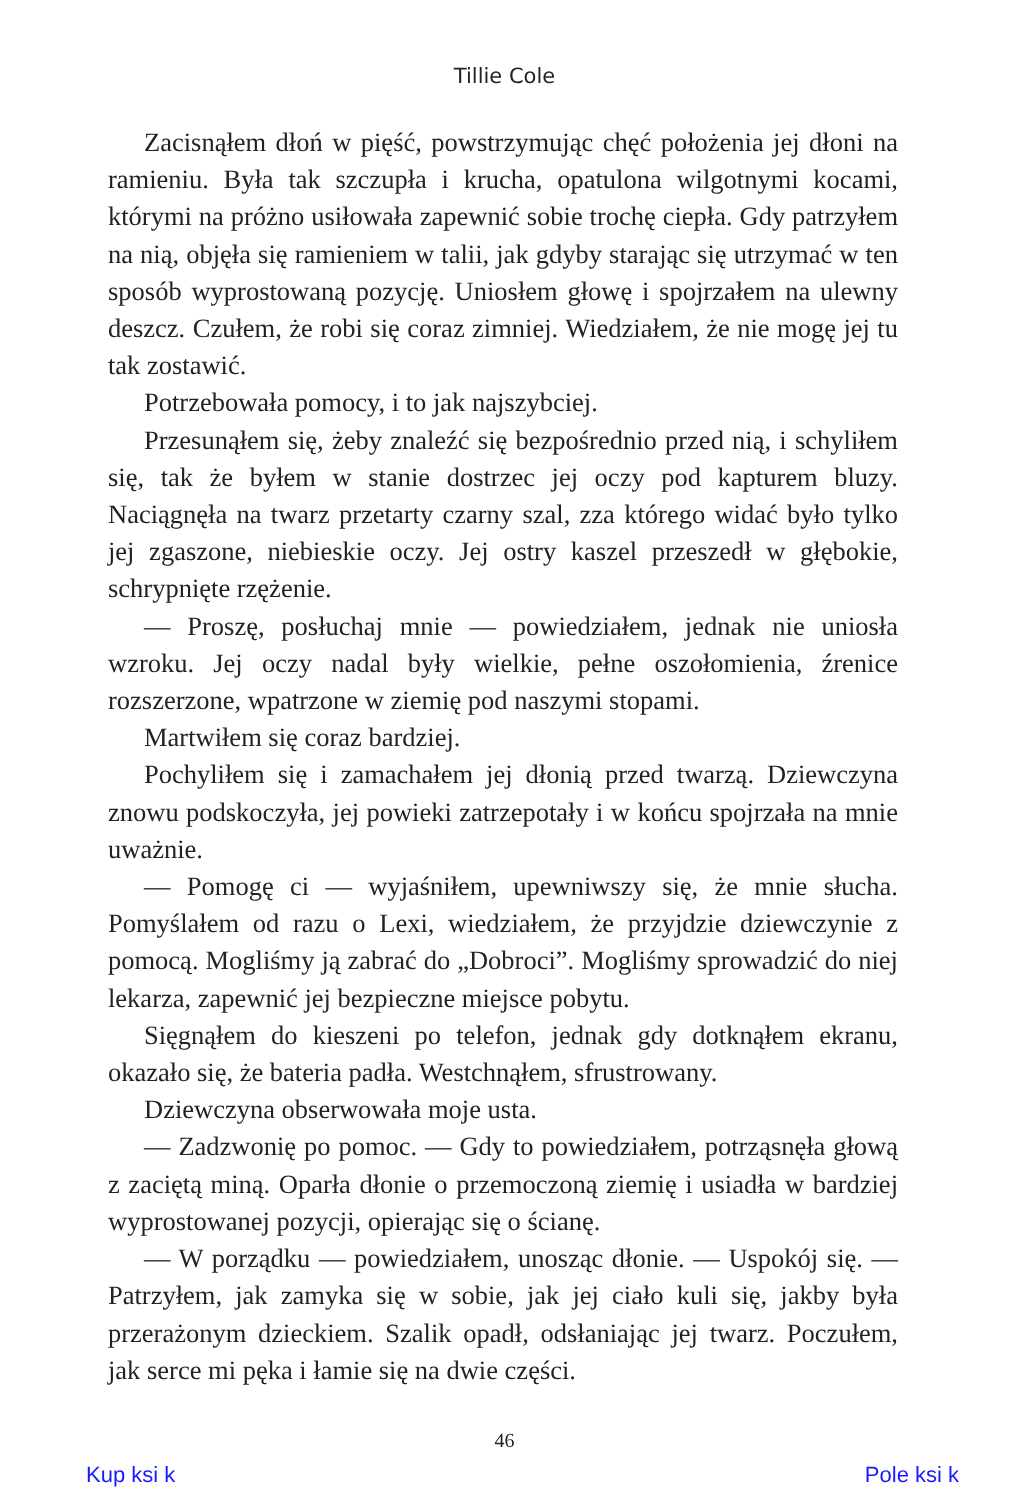Tillie Cole
Zacisnąłem dłoń w pięść, powstrzymując chęć położenia jej dłoni na ramieniu. Była tak szczupła i krucha, opatulona wilgotnymi kocami, którymi na próżno usiłowała zapewnić sobie trochę ciepła. Gdy patrzyłem na nią, objęła się ramieniem w talii, jak gdyby starając się utrzymać w ten sposób wyprostowaną pozycję. Uniosłem głowę i spojrzałem na ulewny deszcz. Czułem, że robi się coraz zimniej. Wiedziałem, że nie mogę jej tu tak zostawić.
Potrzebowała pomocy, i to jak najszybciej.
Przesunąłem się, żeby znaleźć się bezpośrednio przed nią, i schyliłem się, tak że byłem w stanie dostrzec jej oczy pod kapturem bluzy. Naciągnęła na twarz przetarty czarny szal, zza którego widać było tylko jej zgaszone, niebieskie oczy. Jej ostry kaszel przeszedł w głębokie, schrypnięte rzężenie.
— Proszę, posłuchaj mnie — powiedziałem, jednak nie uniosła wzroku. Jej oczy nadal były wielkie, pełne oszołomienia, źrenice rozszerzone, wpatrzone w ziemię pod naszymi stopami.
Martwiłem się coraz bardziej.
Pochyliłem się i zamachałem jej dłonią przed twarzą. Dziewczyna znowu podskoczyła, jej powieki zatrzepotały i w końcu spojrzała na mnie uważnie.
— Pomogę ci — wyjaśniłem, upewniwszy się, że mnie słucha. Pomyślałem od razu o Lexi, wiedziałem, że przyjdzie dziewczynie z pomocą. Mogliśmy ją zabrać do „Dobroci”. Mogliśmy sprowadzić do niej lekarza, zapewnić jej bezpieczne miejsce pobytu.
Sięgnąłem do kieszeni po telefon, jednak gdy dotknąłem ekranu, okazało się, że bateria padła. Westchnąłem, sfrustrowany.
Dziewczyna obserwowała moje usta.
— Zadzwonię po pomoc. — Gdy to powiedziałem, potrząsnęła głową z zaciętą miną. Oparła dłonie o przemoczoną ziemię i usiadła w bardziej wyprostowanej pozycji, opierając się o ścianę.
— W porządku — powiedziałem, unosząc dłonie. — Uspokój się. — Patrzyłem, jak zamyka się w sobie, jak jej ciało kuli się, jakby była przerażonym dzieckiem. Szalik opadł, odsłaniając jej twarz. Poczułem, jak serce mi pęka i łamie się na dwie części.
46
Kup ksi k Pole ksi k